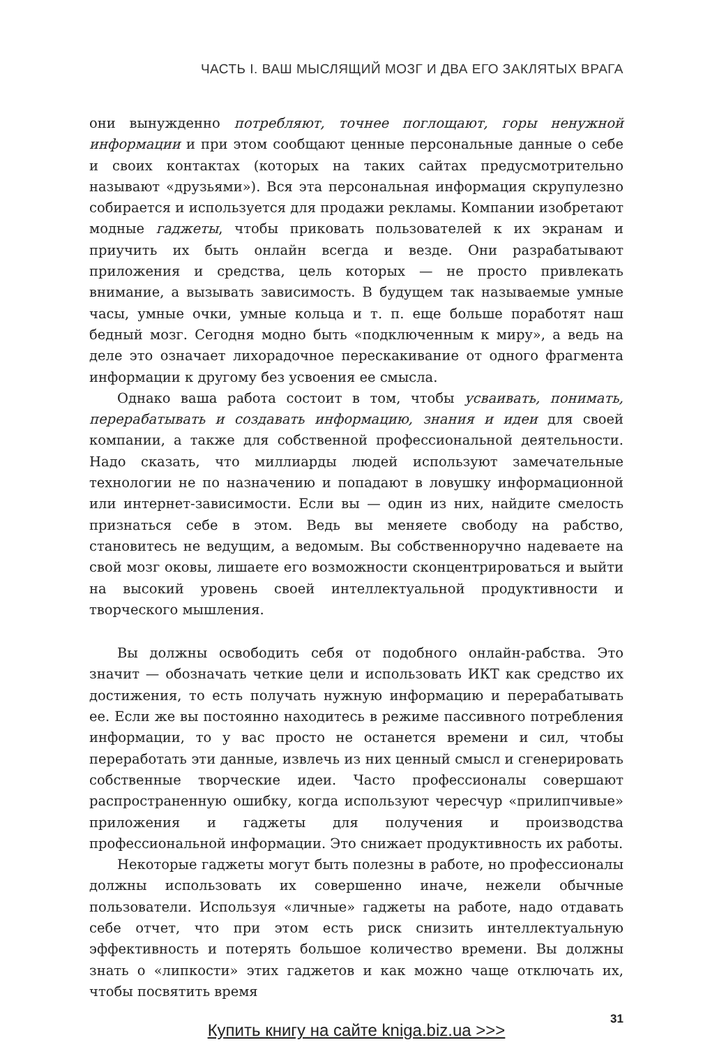ЧАСТЬ I. ВАШ МЫСЛЯЩИЙ МОЗГ И ДВА ЕГО ЗАКЛЯТЫХ ВРАГА
они вынужденно потребляют, точнее поглощают, горы ненужной информации и при этом сообщают ценные персональные данные о себе и своих контактах (которых на таких сайтах предусмотрительно называют «друзьями»). Вся эта персональная информация скрупулезно собирается и используется для продажи рекламы. Компании изобретают модные гаджеты, чтобы приковать пользователей к их экранам и приучить их быть онлайн всегда и везде. Они разрабатывают приложения и средства, цель которых — не просто привлекать внимание, а вызывать зависимость. В будущем так называемые умные часы, умные очки, умные кольца и т. п. еще больше поработят наш бедный мозг. Сегодня модно быть «подключенным к миру», а ведь на деле это означает лихорадочное перескакивание от одного фрагмента информации к другому без усвоения ее смысла.
Однако ваша работа состоит в том, чтобы усваивать, понимать, перерабатывать и создавать информацию, знания и идеи для своей компании, а также для собственной профессиональной деятельности. Надо сказать, что миллиарды людей используют замечательные технологии не по назначению и попадают в ловушку информационной или интернет-зависимости. Если вы — один из них, найдите смелость признаться себе в этом. Ведь вы меняете свободу на рабство, становитесь не ведущим, а ведомым. Вы собственноручно надеваете на свой мозг оковы, лишаете его возможности сконцентрироваться и выйти на высокий уровень своей интеллектуальной продуктивности и творческого мышления.
Вы должны освободить себя от подобного онлайн-рабства. Это значит — обозначать четкие цели и использовать ИКТ как средство их достижения, то есть получать нужную информацию и перерабатывать ее. Если же вы постоянно находитесь в режиме пассивного потребления информации, то у вас просто не останется времени и сил, чтобы переработать эти данные, извлечь из них ценный смысл и сгенерировать собственные творческие идеи. Часто профессионалы совершают распространенную ошибку, когда используют чересчур «прилипчивые» приложения и гаджеты для получения и производства профессиональной информации. Это снижает продуктивность их работы.
Некоторые гаджеты могут быть полезны в работе, но профессионалы должны использовать их совершенно иначе, нежели обычные пользователи. Используя «личные» гаджеты на работе, надо отдавать себе отчет, что при этом есть риск снизить интеллектуальную эффективность и потерять большое количество времени. Вы должны знать о «липкости» этих гаджетов и как можно чаще отключать их, чтобы посвятить время
31
Купить книгу на сайте kniga.biz.ua >>>